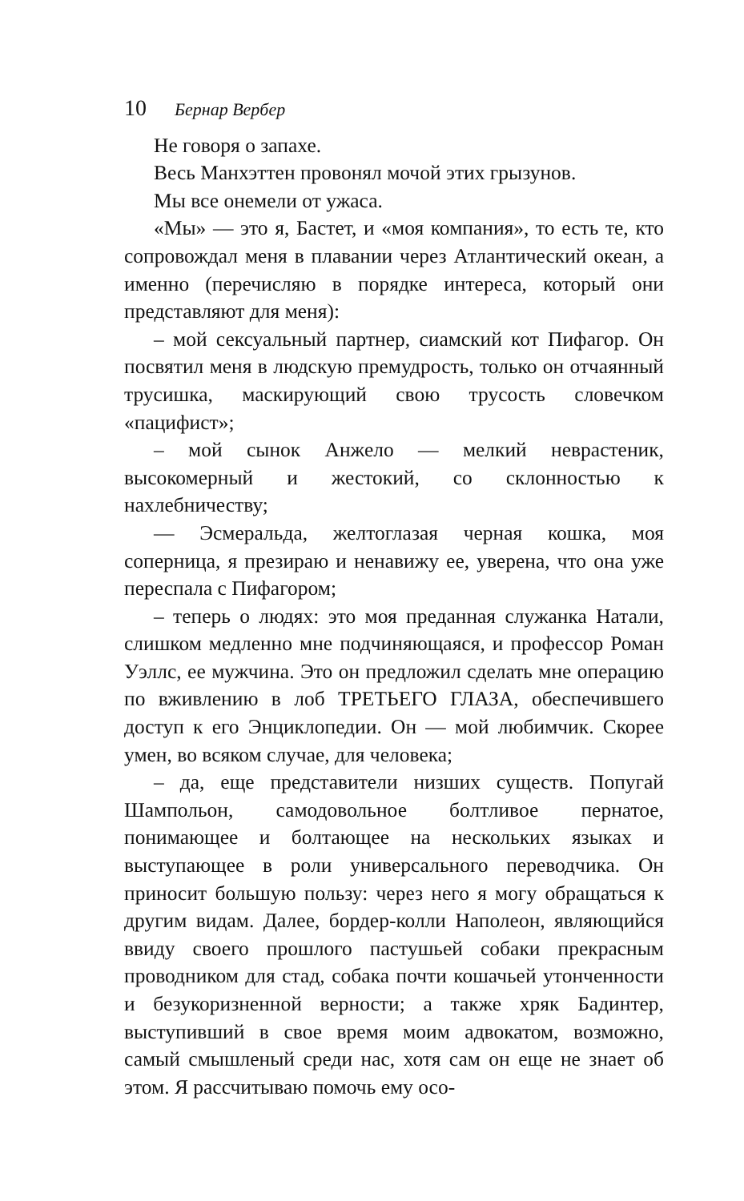10 Бернар Вербер
Не говоря о запахе.
Весь Манхэттен провонял мочой этих грызунов.
Мы все онемели от ужаса.
«Мы» — это я, Бастет, и «моя компания», то есть те, кто сопровождал меня в плавании через Атлантический океан, а именно (перечисляю в порядке интереса, который они представляют для меня):
– мой сексуальный партнер, сиамский кот Пифагор. Он посвятил меня в людскую премудрость, только он отчаянный трусишка, маскирующий свою трусость словечком «пацифист»;
– мой сынок Анжело — мелкий неврастеник, высокомерный и жестокий, со склонностью к нахлебничеству;
— Эсмеральда, желтоглазая черная кошка, моя соперница, я презираю и ненавижу ее, уверена, что она уже переспала с Пифагором;
– теперь о людях: это моя преданная служанка Натали, слишком медленно мне подчиняющаяся, и профессор Роман Уэллс, ее мужчина. Это он предложил сделать мне операцию по вживлению в лоб ТРЕТЬЕГО ГЛАЗА, обеспечившего доступ к его Энциклопедии. Он — мой любимчик. Скорее умен, во всяком случае, для человека;
– да, еще представители низших существ. Попугай Шампольон, самодовольное болтливое пернатое, понимающее и болтающее на нескольких языках и выступающее в роли универсального переводчика. Он приносит большую пользу: через него я могу обращаться к другим видам. Далее, бордер-колли Наполеон, являющийся ввиду своего прошлого пастушьей собаки прекрасным проводником для стад, собака почти кошачьей утонченности и безукоризненной верности; а также хряк Бадинтер, выступивший в свое время моим адвокатом, возможно, самый смышленый среди нас, хотя сам он еще не знает об этом. Я рассчитываю помочь ему осо-